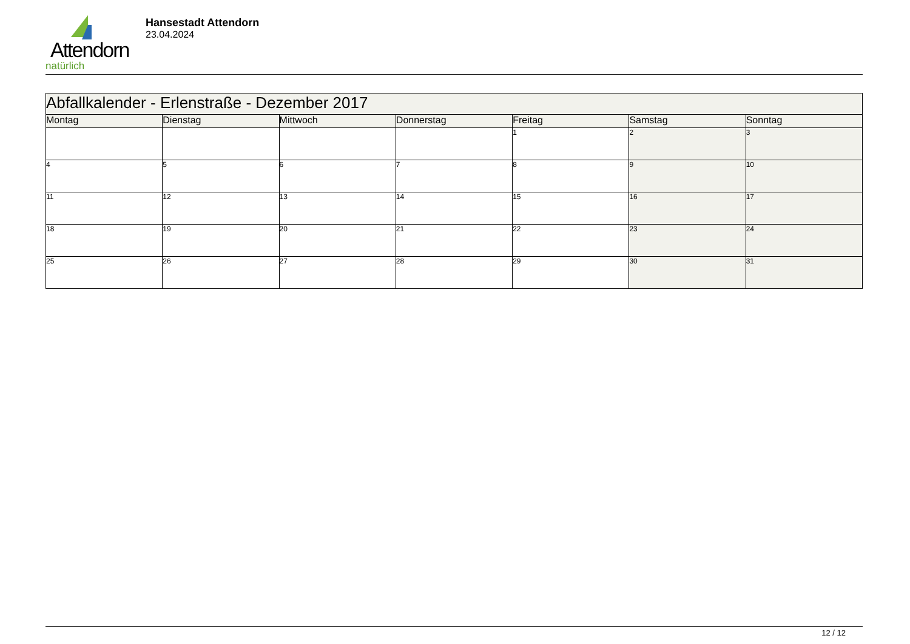Attendorn
natürlich
Hansestadt Attendorn
23.04.2024
| Abfallkalender - Erlenstraße - Dezember 2017 | | | | | | |
| --- | --- | --- | --- | --- | --- | --- |
| Montag | Dienstag | Mittwoch | Donnerstag | Freitag | Samstag | Sonntag |
| | | | | 1 | 2 | 3 |
| 4 | 5 | 6 | 7 | 8 | 9 | 10 |
| 11 | 12 | 13 | 14 | 15 | 16 | 17 |
| 18 | 19 | 20 | 21 | 22 | 23 | 24 |
| 25 | 26 | 27 | 28 | 29 | 30 | 31 |
12 / 12